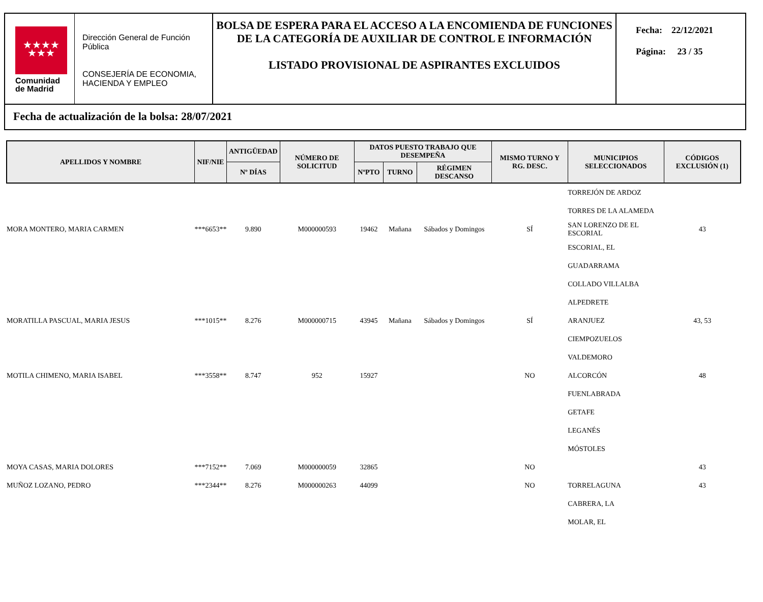★★★★
★★★
Comunidad
de Madrid
Dirección General de Función Pública
CONSEJERÍA DE ECONOMIA, HACIENDA Y EMPLEO
BOLSA DE ESPERA PARA EL ACCESO A LA ENCOMIENDA DE FUNCIONES DE LA CATEGORÍA DE AUXILIAR DE CONTROL E INFORMACIÓN
LISTADO PROVISIONAL DE ASPIRANTES EXCLUIDOS
Fecha: 22/12/2021
Página: 23 / 35
Fecha de actualización de la bolsa: 28/07/2021
| APELLIDOS Y NOMBRE | NIF/NIE | ANTIGÜEDAD | NÚMERO DE SOLICITUD | DATOS PUESTO TRABAJO QUE DESEMPEÑA | | | MISMO TURNO Y RG. DESC. | MUNICIPIOS SELECCIONADOS | CÓDIGOS EXCLUSIÓN (1) |
| --- | --- | --- | --- | --- | --- | --- | --- | --- | --- |
| | | Nº DÍAS | | NºPTO | TURNO | RÉGIMEN DESCANSO | | | |
| | | | | | | | | TORREJÓN DE ARDOZ | |
| | | | | | | | | TORRES DE LA ALAMEDA | |
| MORA MONTERO, MARIA CARMEN | ***6653** | 9.890 | M000000593 | 19462 | Mañana | Sábados y Domingos | SÍ | SAN LORENZO DE EL ESCORIAL | 43 |
| | | | | | | | | ESCORIAL, EL | |
| | | | | | | | | GUADARRAMA | |
| | | | | | | | | COLLADO VILLALBA | |
| | | | | | | | | ALPEDRETE | |
| MORATILLA PASCUAL, MARIA JESUS | ***1015** | 8.276 | M000000715 | 43945 | Mañana | Sábados y Domingos | SÍ | ARANJUEZ | 43, 53 |
| | | | | | | | | CIEMPOZUELOS | |
| | | | | | | | | VALDEMORO | |
| MOTILA CHIMENO, MARIA ISABEL | ***3558** | 8.747 | 952 | 15927 | | | NO | ALCORCÓN | 48 |
| | | | | | | | | FUENLABRADA | |
| | | | | | | | | GETAFE | |
| | | | | | | | | LEGANÉS | |
| | | | | | | | | MÓSTOLES | |
| MOYA CASAS, MARIA DOLORES | ***7152** | 7.069 | M000000059 | 32865 | | | NO | | 43 |
| MUÑOZ LOZANO, PEDRO | ***2344** | 8.276 | M000000263 | 44099 | | | NO | TORRELAGUNA | 43 |
| | | | | | | | | CABRERA, LA | |
| | | | | | | | | MOLAR, EL | |